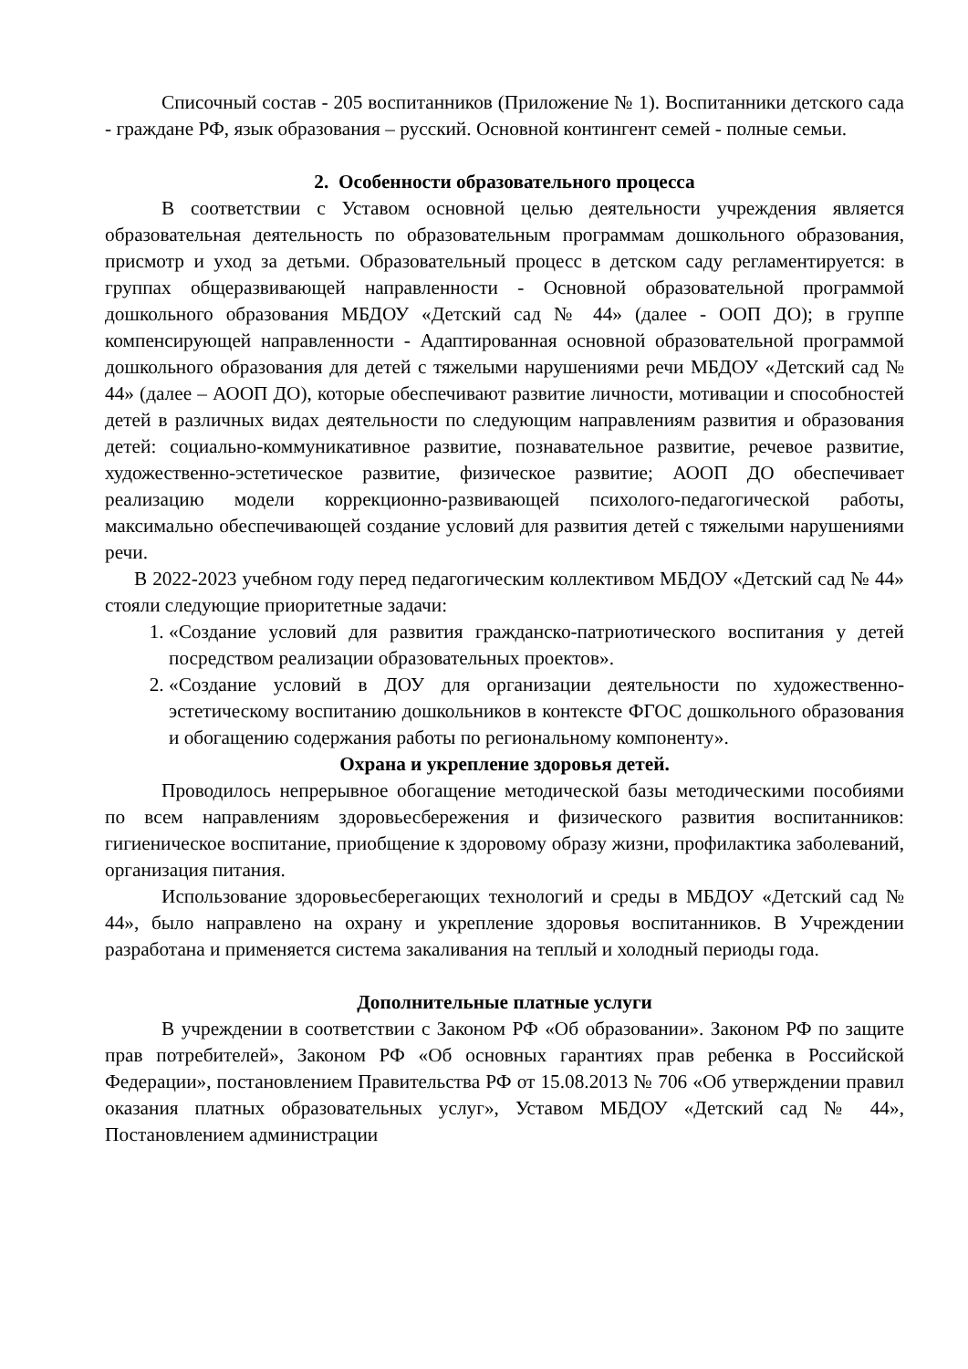Списочный состав - 205 воспитанников (Приложение № 1). Воспитанники детского сада - граждане РФ, язык образования – русский. Основной контингент семей - полные семьи.
2. Особенности образовательного процесса
В соответствии с Уставом основной целью деятельности учреждения является образовательная деятельность по образовательным программам дошкольного образования, присмотр и уход за детьми. Образовательный процесс в детском саду регламентируется: в группах общеразвивающей направленности - Основной образовательной программой дошкольного образования МБДОУ «Детский сад № 44» (далее - ООП ДО); в группе компенсирующей направленности - Адаптированная основной образовательной программой дошкольного образования для детей с тяжелыми нарушениями речи МБДОУ «Детский сад № 44» (далее – АООП ДО), которые обеспечивают развитие личности, мотивации и способностей детей в различных видах деятельности по следующим направлениям развития и образования детей: социально-коммуникативное развитие, познавательное развитие, речевое развитие, художественно-эстетическое развитие, физическое развитие; АООП ДО обеспечивает реализацию модели коррекционно-развивающей психолого-педагогической работы, максимально обеспечивающей создание условий для развития детей с тяжелыми нарушениями речи.
В 2022-2023 учебном году перед педагогическим коллективом МБДОУ «Детский сад № 44» стояли следующие приоритетные задачи:
1. «Создание условий для развития гражданско-патриотического воспитания у детей посредством реализации образовательных проектов».
2. «Создание условий в ДОУ для организации деятельности по художественно-эстетическому воспитанию дошкольников в контексте ФГОС дошкольного образования и обогащению содержания работы по региональному компоненту».
Охрана и укрепление здоровья детей.
Проводилось непрерывное обогащение методической базы методическими пособиями по всем направлениям здоровьесбережения и физического развития воспитанников: гигиеническое воспитание, приобщение к здоровому образу жизни, профилактика заболеваний, организация питания.
Использование здоровьесберегающих технологий и среды в МБДОУ «Детский сад № 44», было направлено на охрану и укрепление здоровья воспитанников. В Учреждении разработана и применяется система закаливания на теплый и холодный периоды года.
Дополнительные платные услуги
В учреждении в соответствии с Законом РФ «Об образовании». Законом РФ по защите прав потребителей», Законом РФ «Об основных гарантиях прав ребенка в Российской Федерации», постановлением Правительства РФ от 15.08.2013 № 706 «Об утверждении правил оказания платных образовательных услуг», Уставом МБДОУ «Детский сад № 44», Постановлением администрации